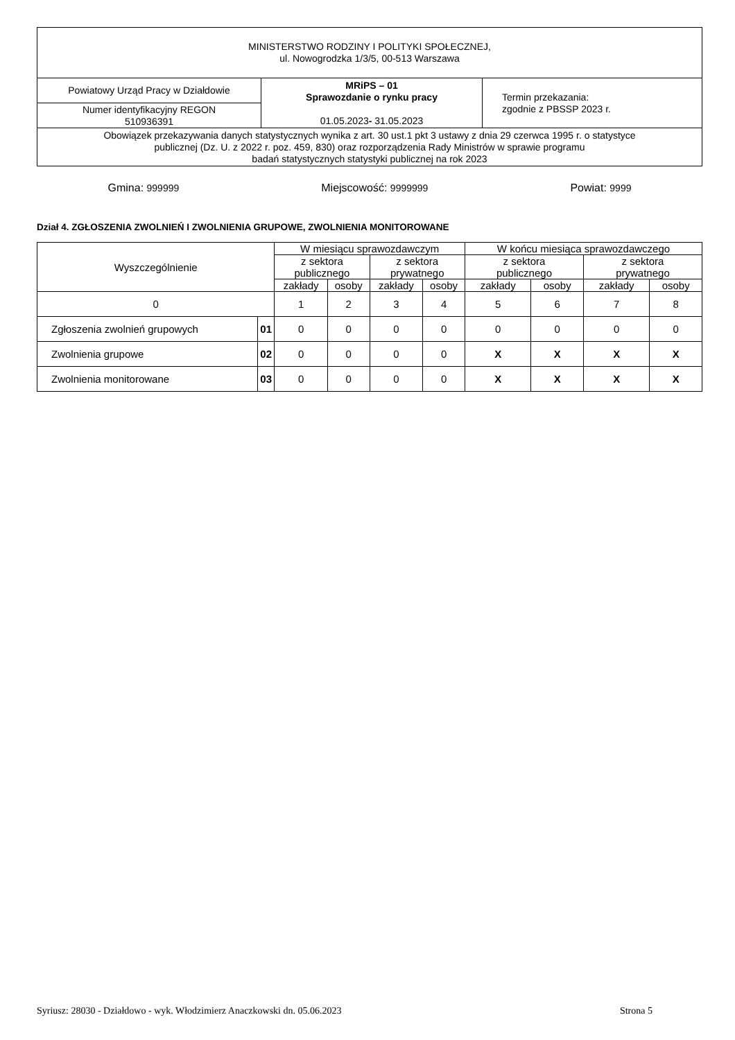| MINISTERSTWO RODZINY I POLITYKI SPOŁECZNEJ, ul. Nowogrodzka 1/3/5, 00-513 Warszawa | | |
| Powiatowy Urząd Pracy w Działdowie | MRiPS – 01 Sprawozdanie o rynku pracy 01.05.2023 - 31.05.2023 | Termin przekazania: zgodnie z PBSSP 2023 r. |
| Numer identyfikacyjny REGON 510936391 | | |
| Obowiązek przekazywania danych statystycznych wynika z art. 30 ust.1 pkt 3 ustawy z dnia 29 czerwca 1995 r. o statystyce publicznej (Dz. U. z 2022 r. poz. 459, 830) oraz rozporządzenia Rady Ministrów w sprawie programu badań statystycznych statystyki publicznej na rok 2023 | | |
Gmina: 999999 Miejscowość: 9999999 Powiat: 9999
Dział 4. ZGŁOSZENIA ZWOLNIEŃ I ZWOLNIENIA GRUPOWE, ZWOLNIENIA MONITOROWANE
| Wyszczególnienie | | W miesiącu sprawozdawczym | | | | W końcu miesiąca sprawozdawczego | | | |
| --- | --- | --- | --- | --- | --- | --- | --- | --- | --- |
| | | z sektora publicznego | | z sektora prywatnego | | z sektora publicznego | | z sektora prywatnego | |
| | | zakłady | osoby | zakłady | osoby | zakłady | osoby | zakłady | osoby |
| 0 | | 1 | 2 | 3 | 4 | 5 | 6 | 7 | 8 |
| Zgłoszenia zwolnień grupowych | 01 | 0 | 0 | 0 | 0 | 0 | 0 | 0 | 0 |
| Zwolnienia grupowe | 02 | 0 | 0 | 0 | 0 | X | X | X | X |
| Zwolnienia monitorowane | 03 | 0 | 0 | 0 | 0 | X | X | X | X |
Syriusz: 28030 - Działdowo - wyk. Włodzimierz Anaczkowski dn. 05.06.2023 Strona 5